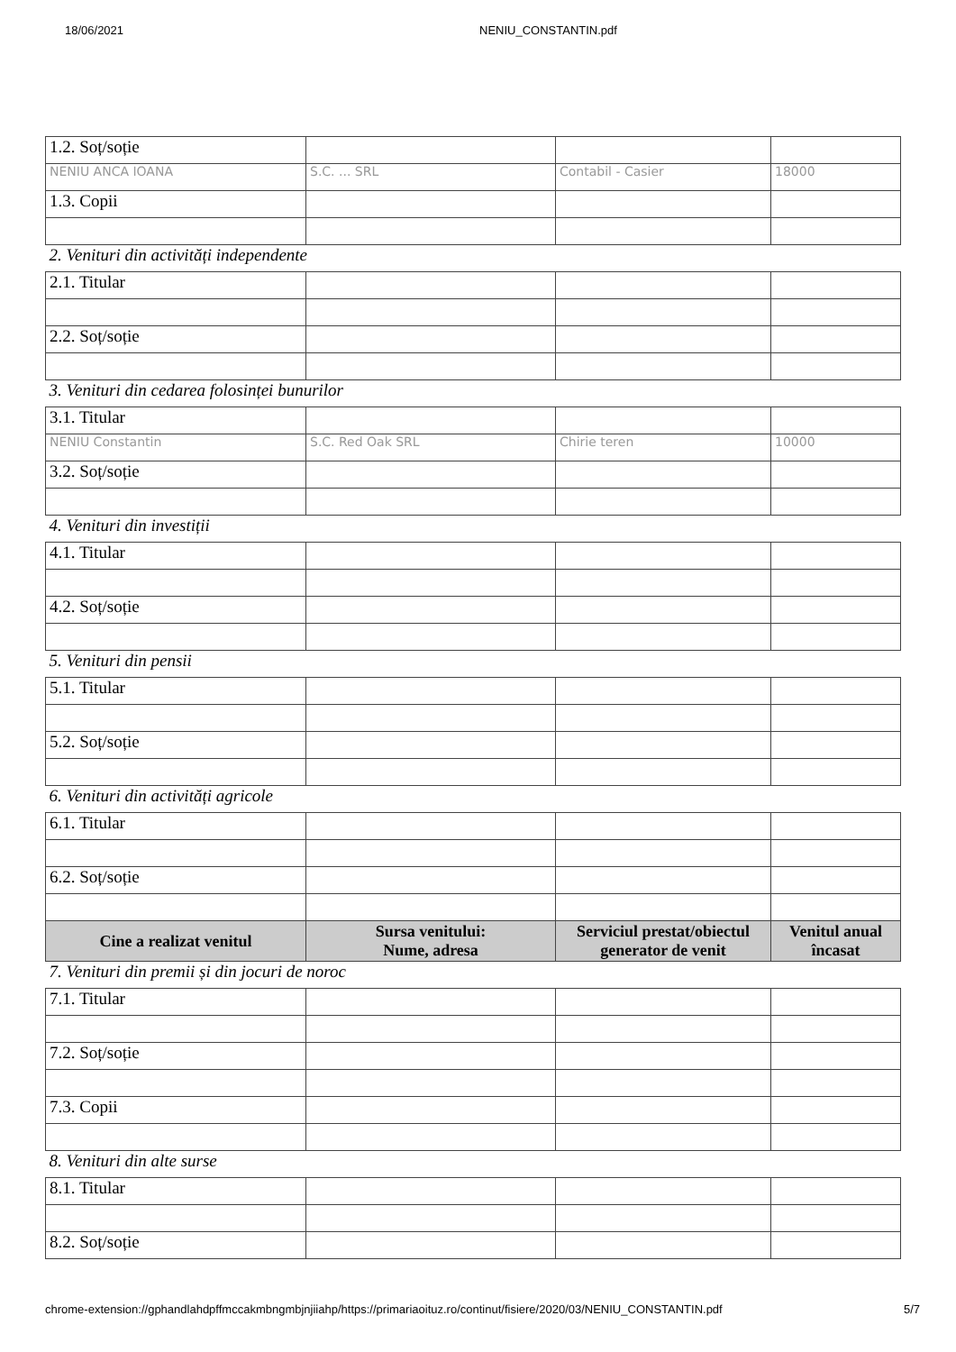18/06/2021 NENIU_CONSTANTIN.pdf
| 1.2. Soț/soție | | | |
| NENIU ANCA IOANA | S.C. ... SRL | Contabil - Casier | 18000 |
| 1.3. Copii | | | |
| 2. Venituri din activități independente | | | |
| 2.1. Titular | | | |
| 2.2. Soț/soție | | | |
| 3. Venituri din cedarea folosinței bunurilor | | | |
| 3.1. Titular | | | |
| NENIU Constantin | S.C. Red Oak SRL | Chirie teren | 10000 |
| 3.2. Soț/soție | | | |
| 4. Venituri din investiții | | | |
| 4.1. Titular | | | |
| 4.2. Soț/soție | | | |
| 5. Venituri din pensii | | | |
| 5.1. Titular | | | |
| 5.2. Soț/soție | | | |
| 6. Venituri din activități agricole | | | |
| 6.1. Titular | | | |
| 6.2. Soț/soție | | | |
| Cine a realizat venitul | Sursa venitului: Nume, adresa | Serviciul prestat/obiectul generator de venit | Venitul anual încasat |
| 7. Venituri din premii și din jocuri de noroc | | | |
| 7.1. Titular | | | |
| 7.2. Soț/soție | | | |
| 7.3. Copii | | | |
| 8. Venituri din alte surse | | | |
| 8.1. Titular | | | |
| 8.2. Soț/soție | | | |
chrome-extension://gphandlahdpffmccakmbngmbjnjiiahp/https://primariaoituz.ro/continut/fisiere/2020/03/NENIU_CONSTANTIN.pdf 5/7